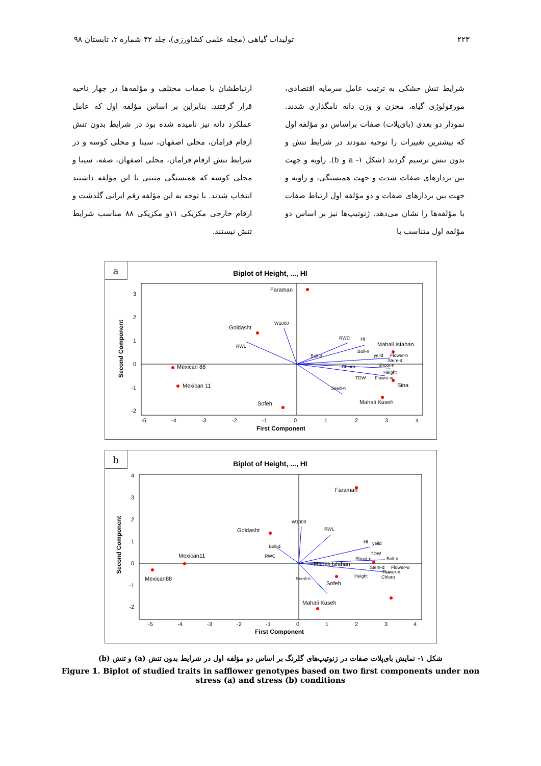۲۲۳ تولیدات گیاهی (مجله علمی کشاورزی)، جلد ۴۲ شماره ۲، تابستان ۹۸
شرایط تنش خشکی به ترتیب عامل سرمایه اقتصادی، مورفولوژی گیاه، مخزن و وزن دانه نامگذاری شدند. نمودار دو بعدی (بای‌پلات) صفات براساس دو مؤلفه اول که بیشترین تغییرات را توجیه نمودند در شرایط تنش و بدون تنش ترسیم گردید (شکل ۱- a و b). زاویه و جهت بین بردارهای صفات شدت و جهت همبستگی، و زاویه و جهت بین بردارهای صفات و دو مؤلفه اول ارتباط صفات با مؤلفه‌ها را نشان می‌دهد. ژنوتیپ‌ها نیز بر اساس دو مؤلفه اول متناسب با
ارتباطشان با صفات مختلف و مؤلفه‌ها در چهار ناحیه قرار گرفتند. بنابراین بر اساس مؤلفه اول که عامل عملکرد دانه نیز نامیده شده بود در شرایط بدون تنش ارقام فرامان، محلی اصفهان، سینا و محلی کوسه و در شرایط تنش ارقام فرامان، محلی اصفهان، صفه، سینا و محلی کوسه که همبستگی مثبتی با این مؤلفه داشتند انتخاب شدند. با توجه به این مؤلفه رقم ایرانی گلدشت و ارقام خارجی مکزیکی ۱۱و مکزیکی ۸۸ مناسب شرایط تنش نیستند.
a
Biplot of Height, ..., HI
Faraman
Goldasht
W1000
RWL
Mexican 88
Mexican 11
Sofeh
RWC
HI
Mahali Isfahan
Boll-n
Boll-d
yeild
Flower-n
Stem-d
Shoot-n
Chloro
Height
TDW
Flower-w
Sina
Seed-n
Mahali Kuseh
3
2
1
0
-1
-2
-5
-4
-3
-2
-1
0
1
2
3
4
First Component
Second Component
b
Biplot of Height, ..., HI
Faraman
Goldasht
W1000
RWL
Boll-d
RWC
HI
yeild
TDW
Shoot-n
Boll-n
Mahali Isfahan
Stem-d
Flower-w
Flower-n
Height
Chloro
Mexican11
Mexican88
Seed-n
Sofeh
Mahali Kuseh
4
3
2
1
0
-1
-2
-5
-4
-3
-2
-1
0
1
2
3
4
First Component
Second Component
شکل ۱- نمایش بای‌پلات صفات در ژنوتیپ‌های گلرنگ بر اساس دو مؤلفه اول در شرایط بدون تنش (a) و تنش (b)
Figure 1. Biplot of studied traits in safflower genotypes based on two first components under non
stress (a) and stress (b) conditions